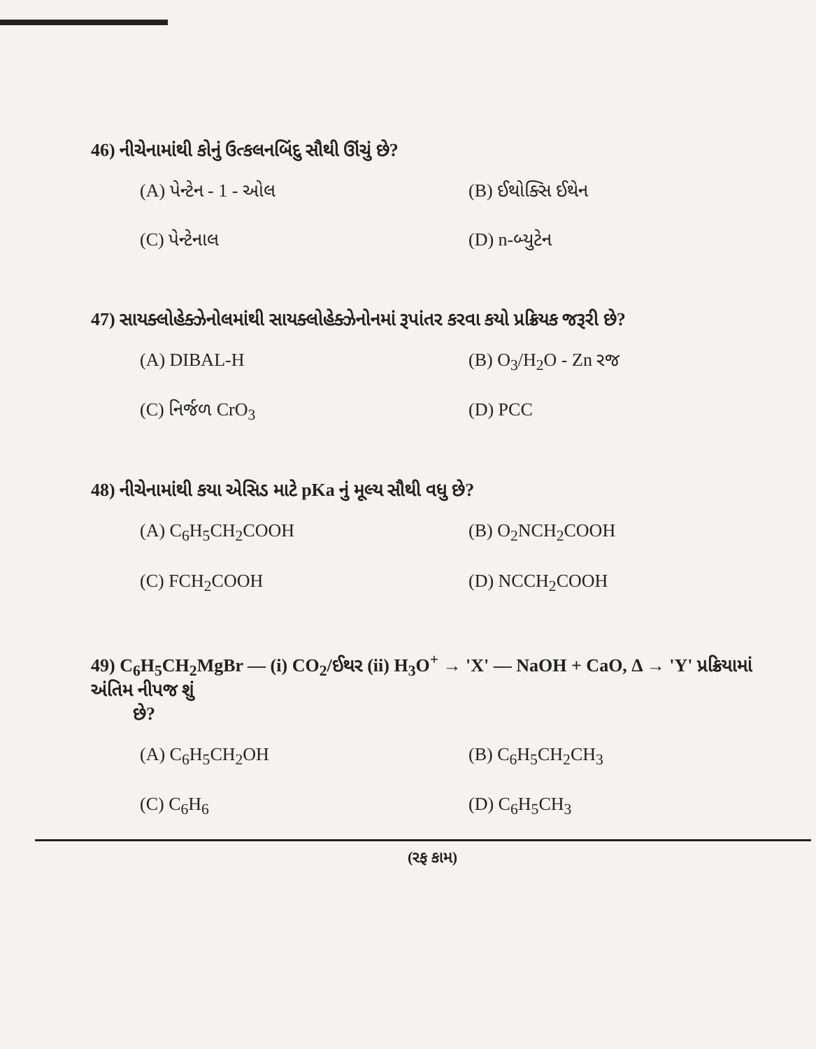46) નીચેનામાંથી કોનું ઉત્કલનબિંદુ સૌથી ઊંચું છે?
(A) પેન્ટેન - 1 - ઓલ
(B) ઈથોક્સિ ઈથેન
(C) પેન્ટેનાલ
(D) n-બ્યુટેન
47) સાયક્લોહેક્ઝેનોલમાંથી સાયક્લોહેક્ઝેનોનમાં રૂપાંતર કરવા કયો પ્રક્રિયક જરૂરી છે?
(A) DIBAL-H
(B) O<sub>3</sub>/H<sub>2</sub>O - Zn રજ
(C) નિર્જળ CrO<sub>3</sub>
(D) PCC
48) નીચેનામાંથી કયા એસિડ માટે pKa નું મૂલ્ય સૌથી વધુ છે?
(A) C<sub>6</sub>H<sub>5</sub>CH<sub>2</sub>COOH
(B) O<sub>2</sub>NCH<sub>2</sub>COOH
(C) FCH<sub>2</sub>COOH
(D) NCCH<sub>2</sub>COOH
49) C<sub>6</sub>H<sub>5</sub>CH<sub>2</sub>MgBr — (i) CO<sub>2</sub>/ઈથર (ii) H<sub>3</sub>O<sup>+</sup> → 'X' — NaOH + CaO, Δ → 'Y' પ્રક્રિયામાં અંતિમ નીપજ શું
છે?
(A) C<sub>6</sub>H<sub>5</sub>CH<sub>2</sub>OH
(B) C<sub>6</sub>H<sub>5</sub>CH<sub>2</sub>CH<sub>3</sub>
(C) C<sub>6</sub>H<sub>6</sub>
(D) C<sub>6</sub>H<sub>5</sub>CH<sub>3</sub>
(રફ કામ)